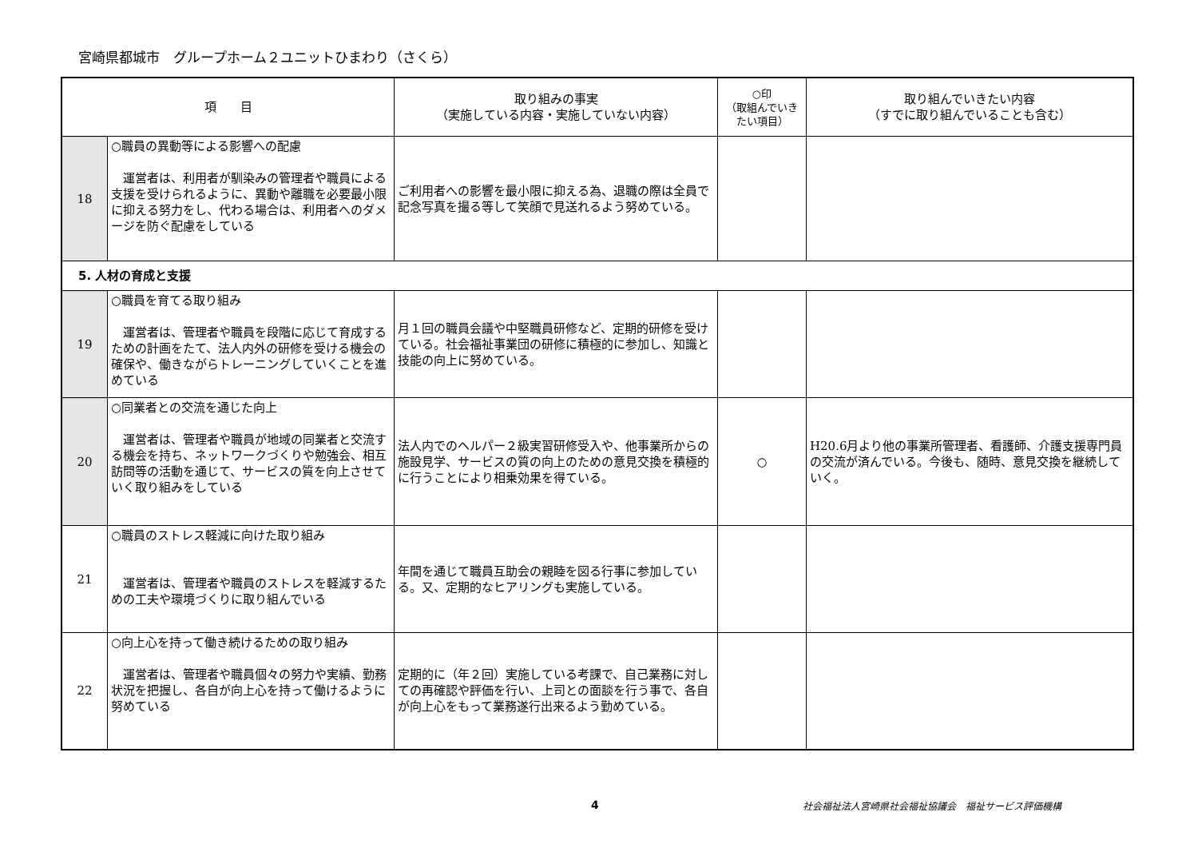宮崎県都城市　グループホーム２ユニットひまわり（さくら）
| 項 目 | | 取り組みの事実 （実施している内容・実施していない内容） | ○印 （取組んでいきたい項目） | 取り組んでいきたい内容 （すでに取り組んでいることも含む） |
| --- | --- | --- | --- | --- |
| 18 | ○職員の異動等による影響への配慮 運営者は、利用者が馴染みの管理者や職員による支援を受けられるように、異動や離職を必要最小限に抑える努力をし、代わる場合は、利用者へのダメージを防ぐ配慮をしている | ご利用者への影響を最小限に抑える為、退職の際は全員で記念写真を撮る等して笑顔で見送れるよう努めている。 | | |
| 5. 人材の育成と支援 | | | | |
| 19 | ○職員を育てる取り組み 運営者は、管理者や職員を段階に応じて育成するための計画をたて、法人内外の研修を受ける機会の確保や、働きながらトレーニングしていくことを進めている | 月１回の職員会議や中堅職員研修など、定期的研修を受けている。社会福祉事業団の研修に積極的に参加し、知識と技能の向上に努めている。 | | |
| 20 | ○同業者との交流を通じた向上 運営者は、管理者や職員が地域の同業者と交流する機会を持ち、ネットワークづくりや勉強会、相互訪問等の活動を通じて、サービスの質を向上させていく取り組みをしている | 法人内でのヘルパー２級実習研修受入や、他事業所からの施設見学、サービスの質の向上のための意見交換を積極的に行うことにより相乗効果を得ている。 | ○ | H20.6月より他の事業所管理者、看護師、介護支援専門員の交流が済んでいる。今後も、随時、意見交換を継続していく。 |
| 21 | ○職員のストレス軽減に向けた取り組み 運営者は、管理者や職員のストレスを軽減するための工夫や環境づくりに取り組んでいる | 年間を通じて職員互助会の親睦を図る行事に参加している。又、定期的なヒアリングも実施している。 | | |
| 22 | ○向上心を持って働き続けるための取り組み 運営者は、管理者や職員個々の努力や実績、勤務状況を把握し、各自が向上心を持って働けるように努めている | 定期的に（年２回）実施している考課で、自己業務に対しての再確認や評価を行い、上司との面談を行う事で、各自が向上心をもって業務遂行出来るよう勤めている。 | | |
4 社会福祉法人宮崎県社会福祉協議会　福祉サービス評価機構